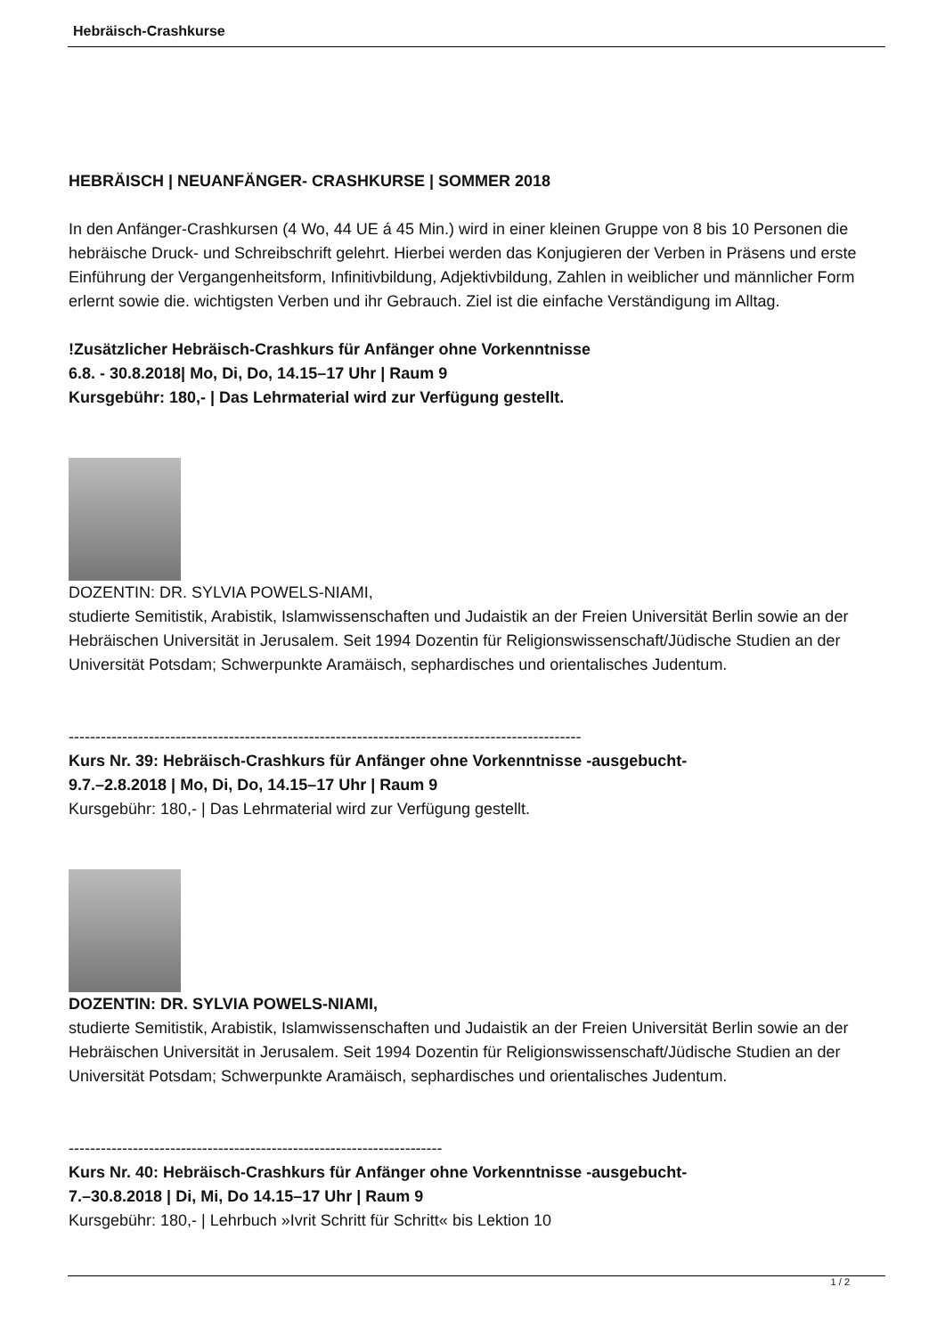Hebräisch-Crashkurse
HEBRÄISCH | NEUANFÄNGER- CRASHKURSE | SOMMER 2018
In den Anfänger-Crashkursen (4 Wo, 44 UE á 45 Min.) wird in einer kleinen Gruppe von 8 bis 10 Personen die hebräische Druck- und Schreibschrift gelehrt. Hierbei werden das Konjugieren der Verben in Präsens und erste Einführung der Vergangenheitsform, Infinitivbildung, Adjektivbildung, Zahlen in weiblicher und männlicher Form erlernt sowie die. wichtigsten Verben und ihr Gebrauch. Ziel ist die einfache Verständigung im Alltag.
!Zusätzlicher Hebräisch-Crashkurs für Anfänger ohne Vorkenntnisse
6.8. - 30.8.2018| Mo, Di, Do, 14.15–17 Uhr | Raum 9
Kursgebühr: 180,- | Das Lehrmaterial wird zur Verfügung gestellt.
DOZENTIN: DR. SYLVIA POWELS-NIAMI,
studierte Semitistik, Arabistik, Islamwissenschaften und Judaistik an der Freien Universität Berlin sowie an der Hebräischen Universität in Jerusalem. Seit 1994 Dozentin für Religionswissenschaft/Jüdische Studien an der Universität Potsdam; Schwerpunkte Aramäisch, sephardisches und orientalisches Judentum.
------------------------------------------------------------------------------------------------
Kurs Nr. 39: Hebräisch-Crashkurs für Anfänger ohne Vorkenntnisse -ausgebucht-
9.7.–2.8.2018 | Mo, Di, Do, 14.15–17 Uhr | Raum 9
Kursgebühr: 180,- | Das Lehrmaterial wird zur Verfügung gestellt.
DOZENTIN: DR. SYLVIA POWELS-NIAMI,
studierte Semitistik, Arabistik, Islamwissenschaften und Judaistik an der Freien Universität Berlin sowie an der Hebräischen Universität in Jerusalem. Seit 1994 Dozentin für Religionswissenschaft/Jüdische Studien an der Universität Potsdam; Schwerpunkte Aramäisch, sephardisches und orientalisches Judentum.
----------------------------------------------------------------------
Kurs Nr. 40: Hebräisch-Crashkurs für Anfänger ohne Vorkenntnisse -ausgebucht-
7.–30.8.2018 | Di, Mi, Do 14.15–17 Uhr | Raum 9
Kursgebühr: 180,- | Lehrbuch »Ivrit Schritt für Schritt« bis Lektion 10
1 / 2